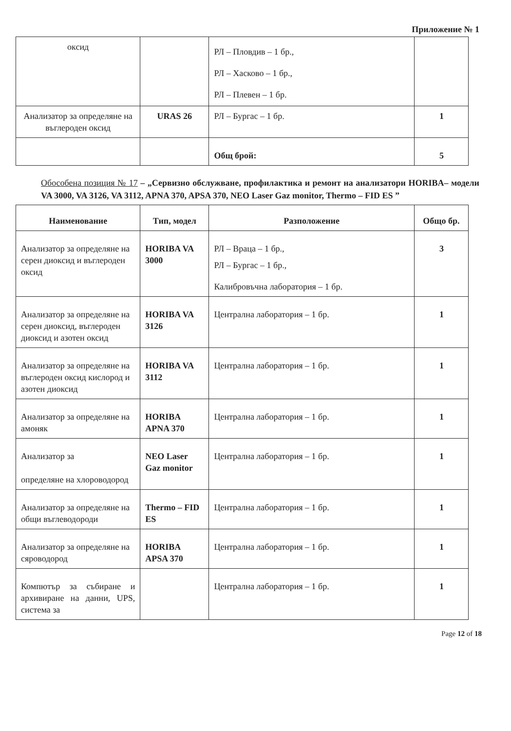Приложение № 1
| оксид | | РЛ – Пловдив – 1 бр., РЛ – Хасково – 1 бр., РЛ – Плевен – 1 бр. | |
| Анализатор за определяне на въглероден оксид | URAS 26 | РЛ – Бургас – 1 бр. | 1 |
| | | Общ брой: | 5 |
Обособена позиция № 17 – „Сервизно обслужване, профилактика и ремонт на анализатори HORIBA– модели VA 3000, VA 3126, VA 3112, APNA 370, APSA 370, NEO Laser Gaz monitor, Thermo – FID ES ”
| Наименование | Тип, модел | Разположение | Общо бр. |
| --- | --- | --- | --- |
| Анализатор за определяне на серен диоксид и въглероден оксид | HORIBA VA 3000 | РЛ – Враца – 1 бр., РЛ – Бургас – 1 бр., Калибровъчна лаборатория – 1 бр. | 3 |
| Анализатор за определяне на серен диоксид, въглероден диоксид и азотен оксид | HORIBA VA 3126 | Централна лаборатория – 1 бр. | 1 |
| Анализатор за определяне на въглероден оксид кислород и азотен диоксид | HORIBA VA 3112 | Централна лаборатория – 1 бр. | 1 |
| Анализатор за определяне на амоняк | HORIBA APNA 370 | Централна лаборатория – 1 бр. | 1 |
| Анализатор за определяне на хлороводород | NEO Laser Gaz monitor | Централна лаборатория – 1 бр. | 1 |
| Анализатор за определяне на общи въглеводороди | Thermo – FID ES | Централна лаборатория – 1 бр. | 1 |
| Анализатор за определяне на сяроводород | HORIBA APSA 370 | Централна лаборатория – 1 бр. | 1 |
| Компютър за събиране и архивиране на данни, UPS, система за | | Централна лаборатория – 1 бр. | 1 |
Page 12 of 18